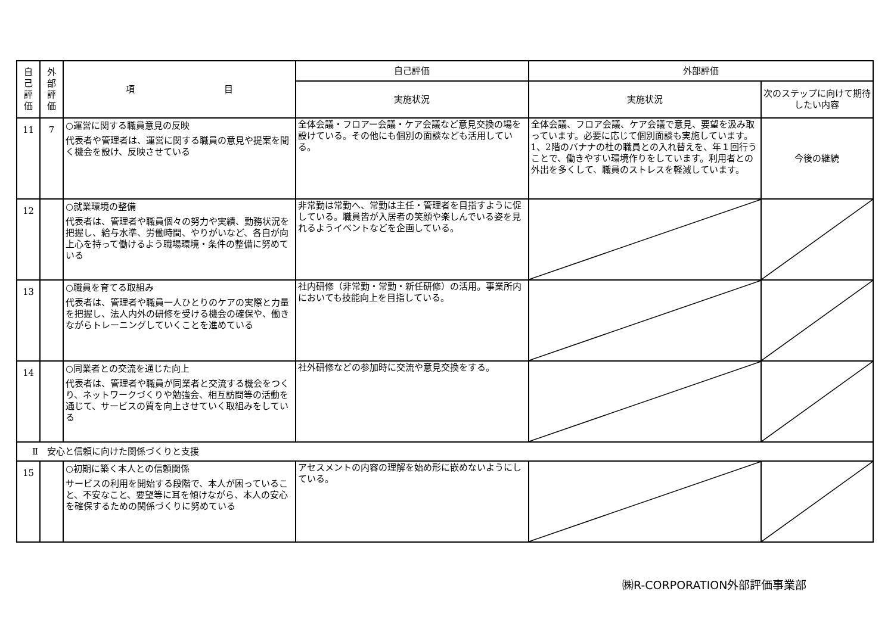| 自 己 評 価 | 外 部 評 価 | 項 目 | 自己評価 | 外部評価 | |
| --- | --- | --- | --- | --- | --- |
| | | | 実施状況 | 実施状況 | 次のステップに向けて期待したい内容 |
| 11 | 7 | ○運営に関する職員意見の反映 代表者や管理者は、運営に関する職員の意見や提案を聞く機会を設け、反映させている | 全体会議・フロアー会議・ケア会議など意見交換の場を設けている。その他にも個別の面談なども活用している。 | 全体会議、フロア会議、ケア会議で意見、要望を汲み取っています。必要に応じて個別面談も実施しています。1、2階のバナナの杜の職員との入れ替えを、年１回行うことで、働きやすい環境作りをしています。利用者との外出を多くして、職員のストレスを軽減しています。 | 今後の継続 |
| 12 | | ○就業環境の整備 代表者は、管理者や職員個々の努力や実績、勤務状況を把握し、給与水準、労働時間、やりがいなど、各自が向上心を持って働けるよう職場環境・条件の整備に努めている | 非常勤は常勤へ、常勤は主任・管理者を目指すように促している。職員皆が入居者の笑顔や楽しんでいる姿を見れるようイベントなどを企画している。 | | |
| 13 | | ○職員を育てる取組み 代表者は、管理者や職員一人ひとりのケアの実際と力量を把握し、法人内外の研修を受ける機会の確保や、働きながらトレーニングしていくことを進めている | 社内研修（非常勤・常勤・新任研修）の活用。事業所内においても技能向上を目指している。 | | |
| 14 | | ○同業者との交流を通じた向上 代表者は、管理者や職員が同業者と交流する機会をつくり、ネットワークづくりや勉強会、相互訪問等の活動を通じて、サービスの質を向上させていく取組みをしている | 社外研修などの参加時に交流や意見交換をする。 | | |
| Ⅱ 安心と信頼に向けた関係づくりと支援 | | | | | |
| 15 | | ○初期に築く本人との信頼関係 サービスの利用を開始する段階で、本人が困っていること、不安なこと、要望等に耳を傾けながら、本人の安心を確保するための関係づくりに努めている | アセスメントの内容の理解を始め形に嵌めないようにしている。 | | |
㈱R-CORPORATION外部評価事業部